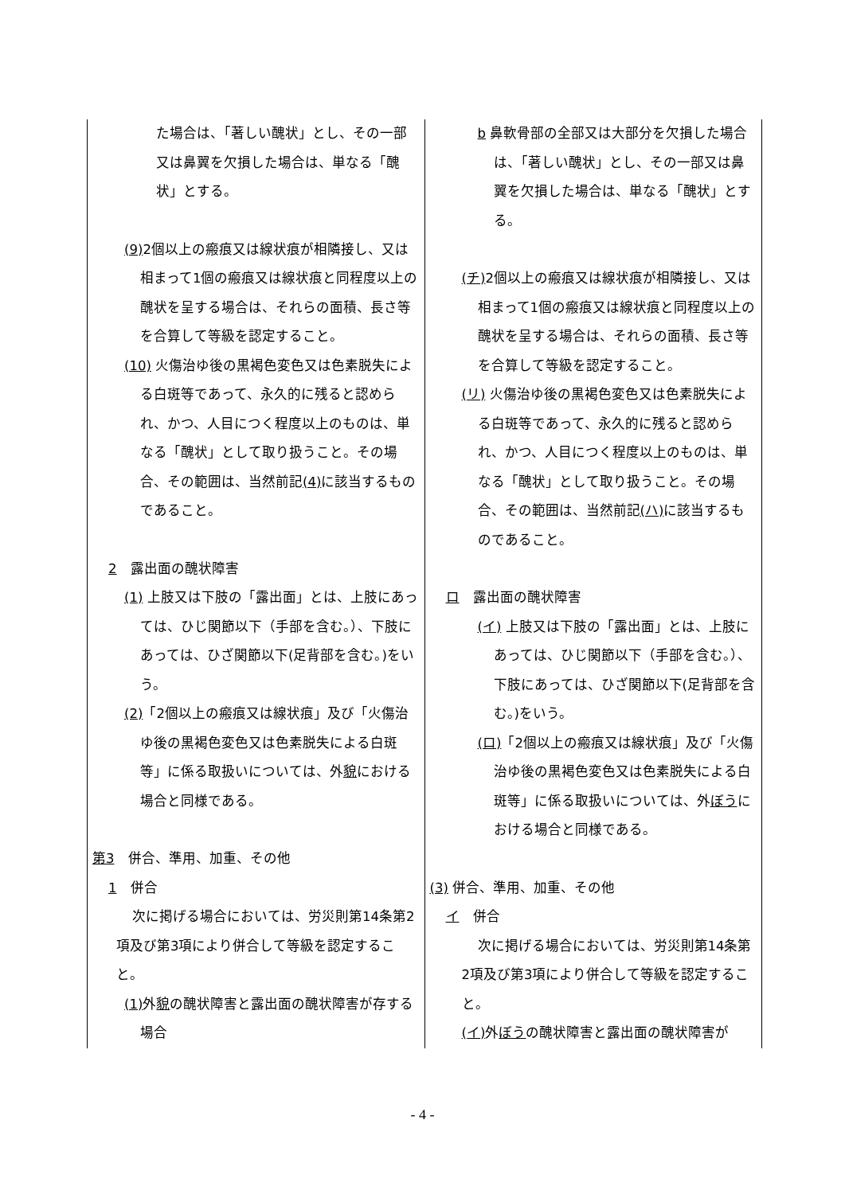| た場合は、「著しい醜状」とし、その一部又は鼻翼を欠損した場合は、単なる「醜状」とする。 (9) 2個以上の瘢痕又は線状痕が相隣接し、又は相まって1個の瘢痕又は線状痕と同程度以上の醜状を呈する場合は、それらの面積、長さ等を合算して等級を認定すること。 (10) 火傷治ゆ後の黒褐色変色又は色素脱失による白斑等であって、永久的に残ると認められ、かつ、人目につく程度以上のものは、単なる「醜状」として取り扱うこと。その場合、その範囲は、当然前記 (4) に該当するものであること。 2 露出面の醜状障害 (1) 上肢又は下肢の「露出面」とは、上肢にあっては、ひじ関節以下（手部を含む。）、下肢にあっては、ひざ関節以下(足背部を含む。)をいう。 (2) 「2個以上の瘢痕又は線状痕」及び「火傷治ゆ後の黒褐色変色又は色素脱失による白斑等」に係る取扱いについては、外 貌 における場合と同様である。 第3 併合、準用、加重、その他 1 併合 次に掲げる場合においては、労災則第14条第2項及び第3項により併合して等級を認定すること。 (1) 外 貌 の醜状障害と露出面の醜状障害が存する場合 | b 鼻軟骨部の全部又は大部分を欠損した場合は、「著しい醜状」とし、その一部又は鼻翼を欠損した場合は、単なる「醜状」とする。 (チ) 2個以上の瘢痕又は線状痕が相隣接し、又は相まって1個の瘢痕又は線状痕と同程度以上の醜状を呈する場合は、それらの面積、長さ等を合算して等級を認定すること。 (リ) 火傷治ゆ後の黒褐色変色又は色素脱失による白斑等であって、永久的に残ると認められ、かつ、人目につく程度以上のものは、単なる「醜状」として取り扱うこと。その場合、その範囲は、当然前記 (ハ) に該当するものであること。 ロ 露出面の醜状障害 (イ) 上肢又は下肢の「露出面」とは、上肢にあっては、ひじ関節以下（手部を含む。）、下肢にあっては、ひざ関節以下(足背部を含む。)をいう。 (ロ) 「2個以上の瘢痕又は線状痕」及び「火傷治ゆ後の黒褐色変色又は色素脱失による白斑等」に係る取扱いについては、外 ぼう における場合と同様である。 (3) 併合、準用、加重、その他 イ 併合 次に掲げる場合においては、労災則第14条第2項及び第3項により併合して等級を認定すること。 (イ) 外 ぼう の醜状障害と露出面の醜状障害が |
- 4 -